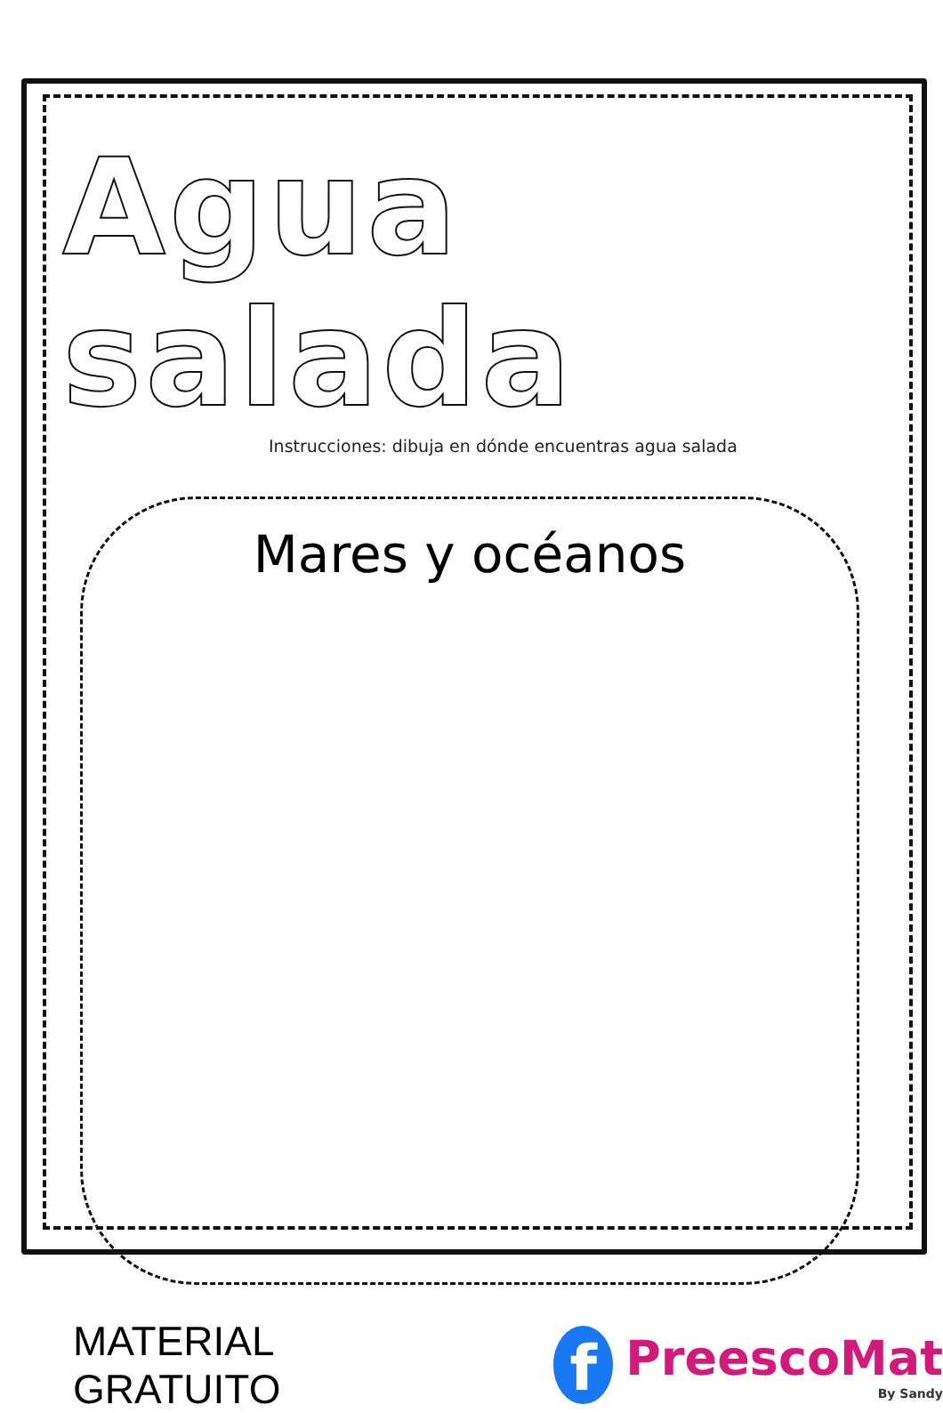Agua salada
Instrucciones: dibuja en dónde encuentras agua salada
Mares y océanos
MATERIAL GRATUITO
f
PreescoMat
By Sandy